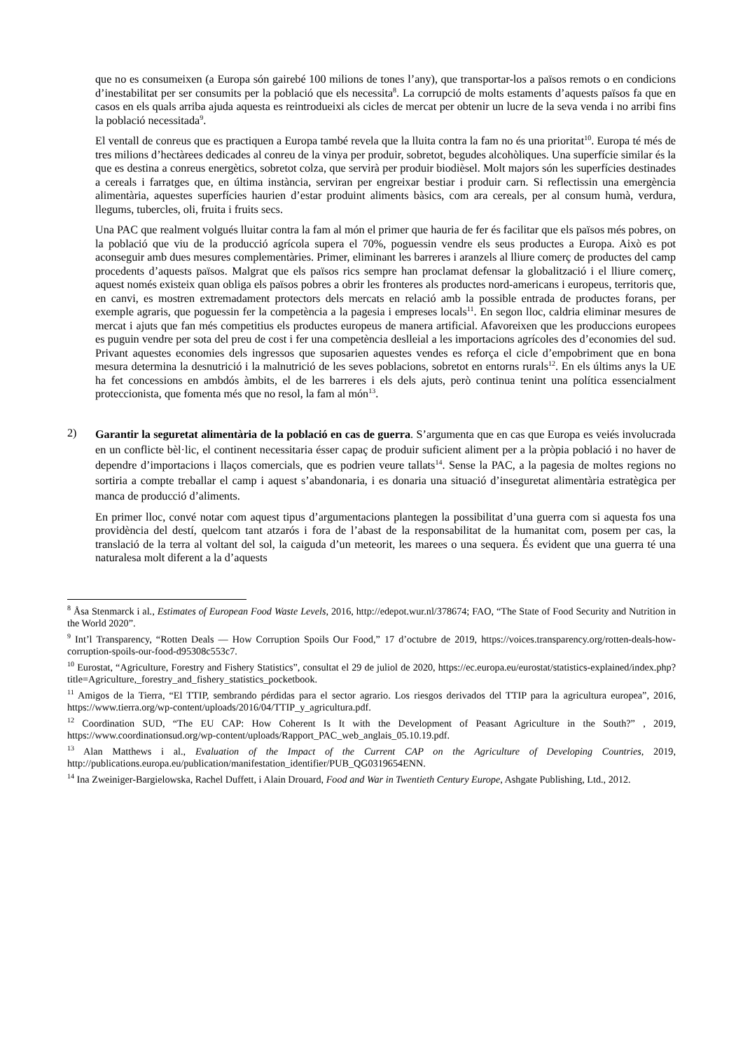que no es consumeixen (a Europa són gairebé 100 milions de tones l’any), que transportar-los a països remots o en condicions d’inestabilitat per ser consumits per la població que els necessita<sup>8</sup>. La corrupció de molts estaments d’aquests països fa que en casos en els quals arriba ajuda aquesta es reintrodueixi als cicles de mercat per obtenir un lucre de la seva venda i no arribi fins la població necessitada<sup>9</sup>.
El ventall de conreus que es practiquen a Europa també revela que la lluita contra la fam no és una prioritat<sup>10</sup>. Europa té més de tres milions d’hectàrees dedicades al conreu de la vinya per produir, sobretot, begudes alcohòliques. Una superfície similar és la que es destina a conreus energètics, sobretot colza, que servirà per produir biodièsel. Molt majors són les superfícies destinades a cereals i farratges que, en última instància, serviran per engreixar bestiar i produir carn. Si reflectissin una emergència alimentària, aquestes superfícies haurien d’estar produint aliments bàsics, com ara cereals, per al consum humà, verdura, llegums, tubercles, oli, fruita i fruits secs.
Una PAC que realment volgués lluitar contra la fam al món el primer que hauria de fer és facilitar que els països més pobres, on la població que viu de la producció agrícola supera el 70%, poguessin vendre els seus productes a Europa. Això es pot aconseguir amb dues mesures complementàries. Primer, eliminant les barreres i aranzels al lliure comerç de productes del camp procedents d’aquests països. Malgrat que els països rics sempre han proclamat defensar la globalització i el lliure comerç, aquest només existeix quan obliga els països pobres a obrir les fronteres als productes nord-americans i europeus, territoris que, en canvi, es mostren extremadament protectors dels mercats en relació amb la possible entrada de productes forans, per exemple agraris, que poguessin fer la competència a la pagesia i empreses locals<sup>11</sup>. En segon lloc, caldria eliminar mesures de mercat i ajuts que fan més competitius els productes europeus de manera artificial. Afavoreixen que les produccions europees es puguin vendre per sota del preu de cost i fer una competència deslleial a les importacions agrícoles des d’economies del sud. Privant aquestes economies dels ingressos que suposarien aquestes vendes es reforça el cicle d’empobriment que en bona mesura determina la desnutrició i la malnutrició de les seves poblacions, sobretot en entorns rurals<sup>12</sup>. En els últims anys la UE ha fet concessions en ambdós àmbits, el de les barreres i els dels ajuts, però continua tenint una política essencialment proteccionista, que fomenta més que no resol, la fam al món<sup>13</sup>.
2)
Garantir la seguretat alimentària de la població en cas de guerra. S’argumenta que en cas que Europa es veiés involucrada en un conflicte bèl·lic, el continent necessitaria ésser capaç de produir suficient aliment per a la pròpia població i no haver de dependre d’importacions i llaços comercials, que es podrien veure tallats<sup>14</sup>. Sense la PAC, a la pagesia de moltes regions no sortiria a compte treballar el camp i aquest s’abandonaria, i es donaria una situació d’inseguretat alimentària estratègica per manca de producció d’aliments.
En primer lloc, convé notar com aquest tipus d’argumentacions plantegen la possibilitat d’una guerra com si aquesta fos una providència del destí, quelcom tant atzarós i fora de l’abast de la responsabilitat de la humanitat com, posem per cas, la translació de la terra al voltant del sol, la caiguda d’un meteorit, les marees o una sequera. És evident que una guerra té una naturalesa molt diferent a la d’aquests
<sup>8</sup> Åsa Stenmarck i al., Estimates of European Food Waste Levels, 2016, http://edepot.wur.nl/378674; FAO, “The State of Food Security and Nutrition in the World 2020”.
<sup>9</sup> Int’l Transparency, “Rotten Deals — How Corruption Spoils Our Food,” 17 d’octubre de 2019, https://voices.transparency.org/rotten-deals-how-corruption-spoils-our-food-d95308c553c7.
<sup>10</sup> Eurostat, “Agriculture, Forestry and Fishery Statistics”, consultat el 29 de juliol de 2020, https://ec.europa.eu/eurostat/statistics-explained/index.php?title=Agriculture,_forestry_and_fishery_statistics_pocketbook.
<sup>11</sup> Amigos de la Tierra, “El TTIP, sembrando pérdidas para el sector agrario. Los riesgos derivados del TTIP para la agricultura europea”, 2016, https://www.tierra.org/wp-content/uploads/2016/04/TTIP_y_agricultura.pdf.
<sup>12</sup> Coordination SUD, “The EU CAP: How Coherent Is It with the Development of Peasant Agriculture in the South?” , 2019, https://www.coordinationsud.org/wp-content/uploads/Rapport_PAC_web_anglais_05.10.19.pdf.
<sup>13</sup> Alan Matthews i al., Evaluation of the Impact of the Current CAP on the Agriculture of Developing Countries, 2019, http://publications.europa.eu/publication/manifestation_identifier/PUB_QG0319654ENN.
<sup>14</sup> Ina Zweiniger-Bargielowska, Rachel Duffett, i Alain Drouard, Food and War in Twentieth Century Europe, Ashgate Publishing, Ltd., 2012.